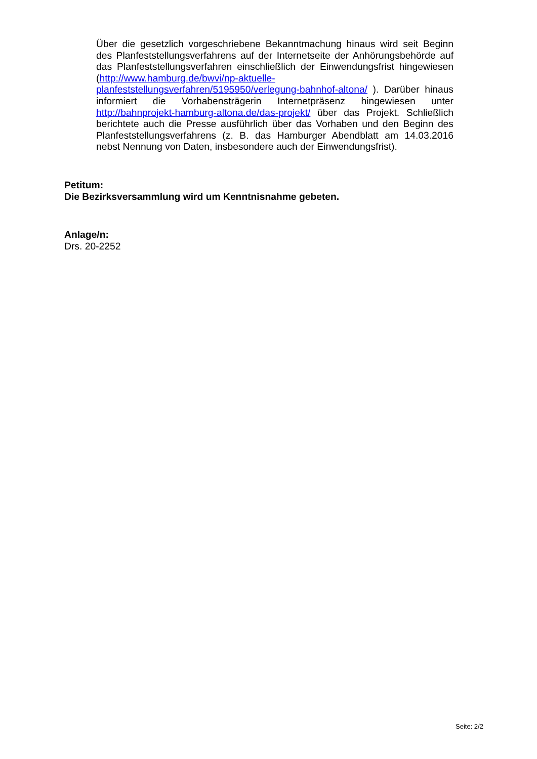Über die gesetzlich vorgeschriebene Bekanntmachung hinaus wird seit Beginn des Planfeststellungsverfahrens auf der Internetseite der Anhörungsbehörde auf das Planfeststellungsverfahren einschließlich der Einwendungsfrist hingewiesen (http://www.hamburg.de/bwvi/np-aktuelle-
planfeststellungsverfahren/5195950/verlegung-bahnhof-altona/ ). Darüber hinaus informiert die Vorhabensträgerin Internetpräsenz hingewiesen unter http://bahnprojekt-hamburg-altona.de/das-projekt/ über das Projekt. Schließlich berichtete auch die Presse ausführlich über das Vorhaben und den Beginn des Planfeststellungsverfahrens (z. B. das Hamburger Abendblatt am 14.03.2016 nebst Nennung von Daten, insbesondere auch der Einwendungsfrist).
Petitum:
Die Bezirksversammlung wird um Kenntnisnahme gebeten.
Anlage/n:
Drs. 20-2252
Seite: 2/2